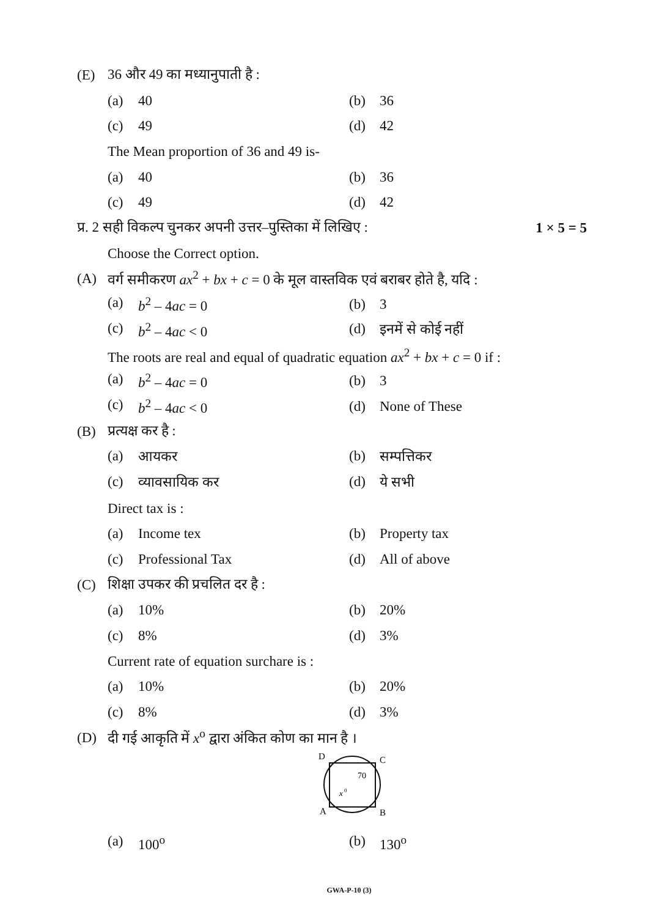(E) 36 और 49 का मध्यानुपाती है :
(a) 40 (b) 36
(c) 49 (d) 42
The Mean proportion of 36 and 49 is-
(a) 40 (b) 36
(c) 49 (d) 42
प्र. 2 सही विकल्प चुनकर अपनी उत्तर–पुस्तिका में लिखिए : 1 × 5 = 5
Choose the Correct option.
(A) वर्ग समीकरण ax<sup>2</sup> + bx + c = 0 के मूल वास्तविक एवं बराबर होते है, यदि :
(a) b<sup>2</sup> – 4ac = 0 (b) 3
(c) b<sup>2</sup> – 4ac < 0 (d) इनमें से कोई नहीं
The roots are real and equal of quadratic equation ax<sup>2</sup> + bx + c = 0 if :
(a) b<sup>2</sup> – 4ac = 0 (b) 3
(c) b<sup>2</sup> – 4ac < 0 (d) None of These
(B) प्रत्यक्ष कर है :
(a) आयकर (b) सम्पत्तिकर
(c) व्यावसायिक कर (d) ये सभी
Direct tax is :
(a) Income tex (b) Property tax
(c) Professional Tax (d) All of above
(C) शिक्षा उपकर की प्रचलित दर है :
(a) 10% (b) 20%
(c) 8% (d) 3%
Current rate of equation surchare is :
(a) 10% (b) 20%
(c) 8% (d) 3%
(D) दी गई आकृति में x<sup>o</sup> द्वारा अंकित कोण का मान है ।
D
C
70
x
0
A
B
(a) 100<sup>o</sup> (b) 130<sup>o</sup>
GWA-P-10 (3)